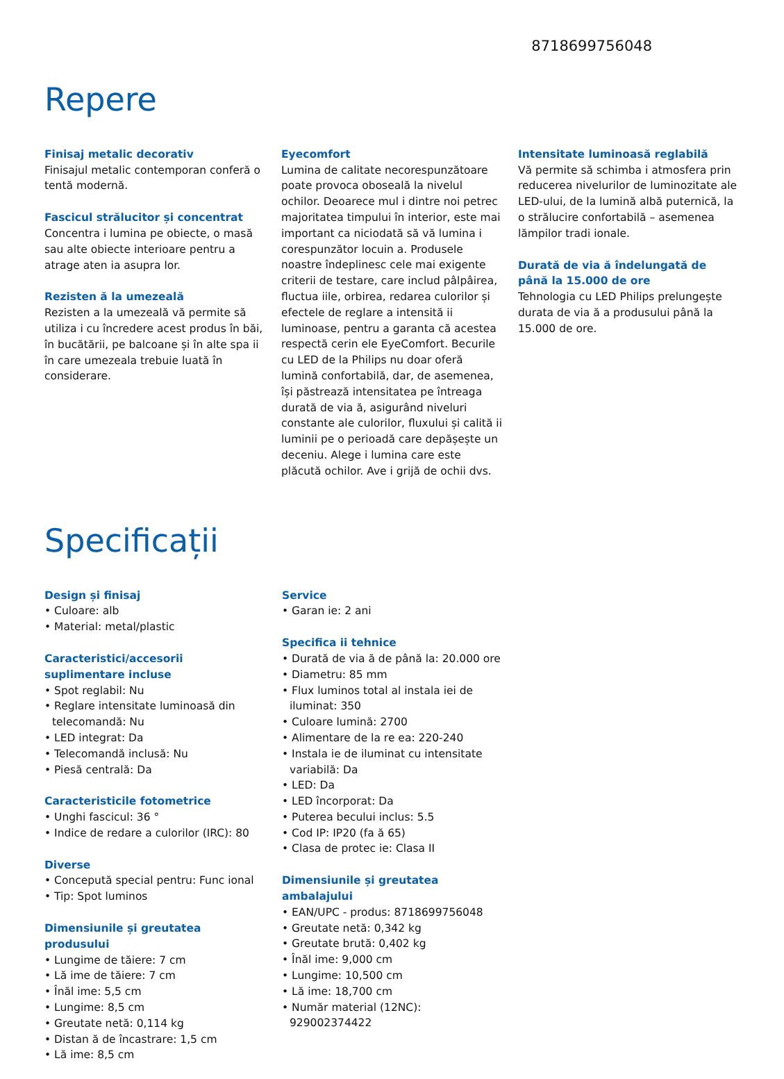8718699756048
Repere
Finisaj metalic decorativ
Finisajul metalic contemporan conferă o tentă modernă.
Fascicul strălucitor și concentrat
Concentra i lumina pe obiecte, o masă sau alte obiecte interioare pentru a atrage aten ia asupra lor.
Rezisten ă la umezeală
Rezisten a la umezeală vă permite să utiliza i cu încredere acest produs în băi, în bucătării, pe balcoane și în alte spa ii în care umezeala trebuie luată în considerare.
Eyecomfort
Lumina de calitate necorespunzătoare poate provoca oboseală la nivelul ochilor. Deoarece mul i dintre noi petrec majoritatea timpului în interior, este mai important ca niciodată să vă lumina i corespunzător locuin a. Produsele noastre îndeplinesc cele mai exigente criterii de testare, care includ pâlpâirea, fluctua iile, orbirea, redarea culorilor și efectele de reglare a intensită ii luminoase, pentru a garanta că acestea respectă cerin ele EyeComfort. Becurile cu LED de la Philips nu doar oferă lumină confortabilă, dar, de asemenea, își păstrează intensitatea pe întreaga durată de via ă, asigurând niveluri constante ale culorilor, fluxului și calită ii luminii pe o perioadă care depășește un deceniu. Alege i lumina care este plăcută ochilor. Ave i grijă de ochii dvs.
Intensitate luminoasă reglabilă
Vă permite să schimba i atmosfera prin reducerea nivelurilor de luminozitate ale LED-ului, de la lumină albă puternică, la o strălucire confortabilă – asemenea lămpilor tradi ionale.
Durată de via ă îndelungată de până la 15.000 de ore
Tehnologia cu LED Philips prelungește durata de via ă a produsului până la 15.000 de ore.
Specificații
Design și finisaj
• Culoare: alb
• Material: metal/plastic
Caracteristici/accesorii suplimentare incluse
• Spot reglabil: Nu
• Reglare intensitate luminoasă din telecomandă: Nu
• LED integrat: Da
• Telecomandă inclusă: Nu
• Piesă centrală: Da
Caracteristicile fotometrice
• Unghi fascicul: 36 °
• Indice de redare a culorilor (IRC): 80
Diverse
• Concepută special pentru: Func ional
• Tip: Spot luminos
Dimensiunile și greutatea produsului
• Lungime de tăiere: 7 cm
• Lă ime de tăiere: 7 cm
• Înăl ime: 5,5 cm
• Lungime: 8,5 cm
• Greutate netă: 0,114 kg
• Distan ă de încastrare: 1,5 cm
• Lă ime: 8,5 cm
Service
• Garan ie: 2 ani
Specifica ii tehnice
• Durată de via ă de până la: 20.000 ore
• Diametru: 85 mm
• Flux luminos total al instala iei de iluminat: 350
• Culoare lumină: 2700
• Alimentare de la re ea: 220-240
• Instala ie de iluminat cu intensitate variabilă: Da
• LED: Da
• LED încorporat: Da
• Puterea becului inclus: 5.5
• Cod IP: IP20 (fa ă 65)
• Clasa de protec ie: Clasa II
Dimensiunile și greutatea ambalajului
• EAN/UPC - produs: 8718699756048
• Greutate netă: 0,342 kg
• Greutate brută: 0,402 kg
• Înăl ime: 9,000 cm
• Lungime: 10,500 cm
• Lă ime: 18,700 cm
• Număr material (12NC): 929002374422